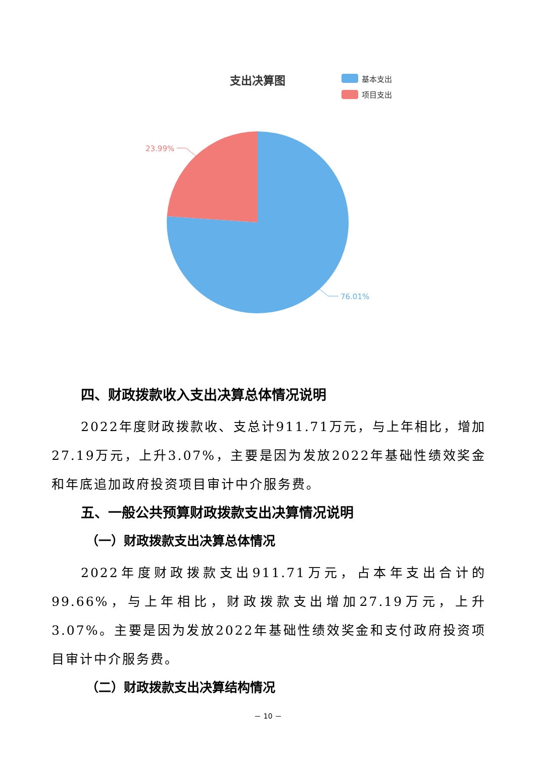支出决算图
基本支出
项目支出
23.99%
76.01%
四、财政拨款收入支出决算总体情况说明
2022年度财政拨款收、支总计911.71万元，与上年相比，增加27.19万元，上升3.07%，主要是因为发放2022年基础性绩效奖金和年底追加政府投资项目审计中介服务费。
五、一般公共预算财政拨款支出决算情况说明
（一）财政拨款支出决算总体情况
2022年度财政拨款支出911.71万元，占本年支出合计的99.66%，与上年相比，财政拨款支出增加27.19万元，上升3.07%。主要是因为发放2022年基础性绩效奖金和支付政府投资项目审计中介服务费。
（二）财政拨款支出决算结构情况
－ 10 －